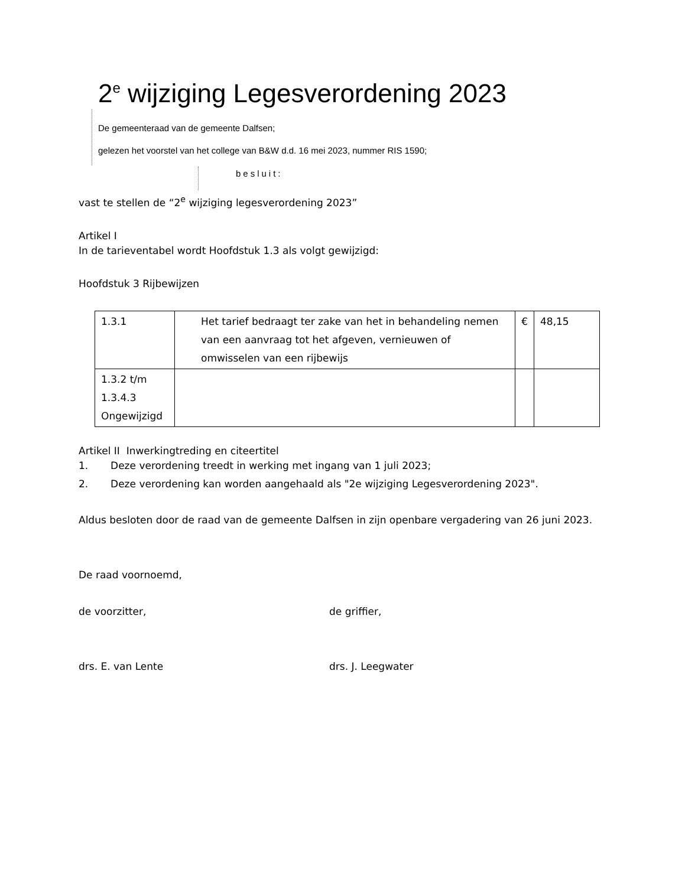2<sup>e</sup> wijziging Legesverordening 2023
De gemeenteraad van de gemeente Dalfsen;
gelezen het voorstel van het college van B&W d.d. 16 mei 2023, nummer RIS 1590;
besluit:
vast te stellen de “2<sup>e</sup> wijziging legesverordening 2023”
Artikel I
In de tarieventabel wordt Hoofdstuk 1.3 als volgt gewijzigd:
Hoofdstuk 3 Rijbewijzen
| 1.3.1 | Het tarief bedraagt ter zake van het in behandeling nemen van een aanvraag tot het afgeven, vernieuwen of omwisselen van een rijbewijs | € | 48,15 |
| 1.3.2 t/m 1.3.4.3 Ongewijzigd | | | |
Artikel II Inwerkingtreding en citeertitel
1. Deze verordening treedt in werking met ingang van 1 juli 2023;
2. Deze verordening kan worden aangehaald als "2e wijziging Legesverordening 2023".
Aldus besloten door de raad van de gemeente Dalfsen in zijn openbare vergadering van 26 juni 2023.
De raad voornoemd,
de voorzitter, de griffier,
drs. E. van Lente drs. J. Leegwater